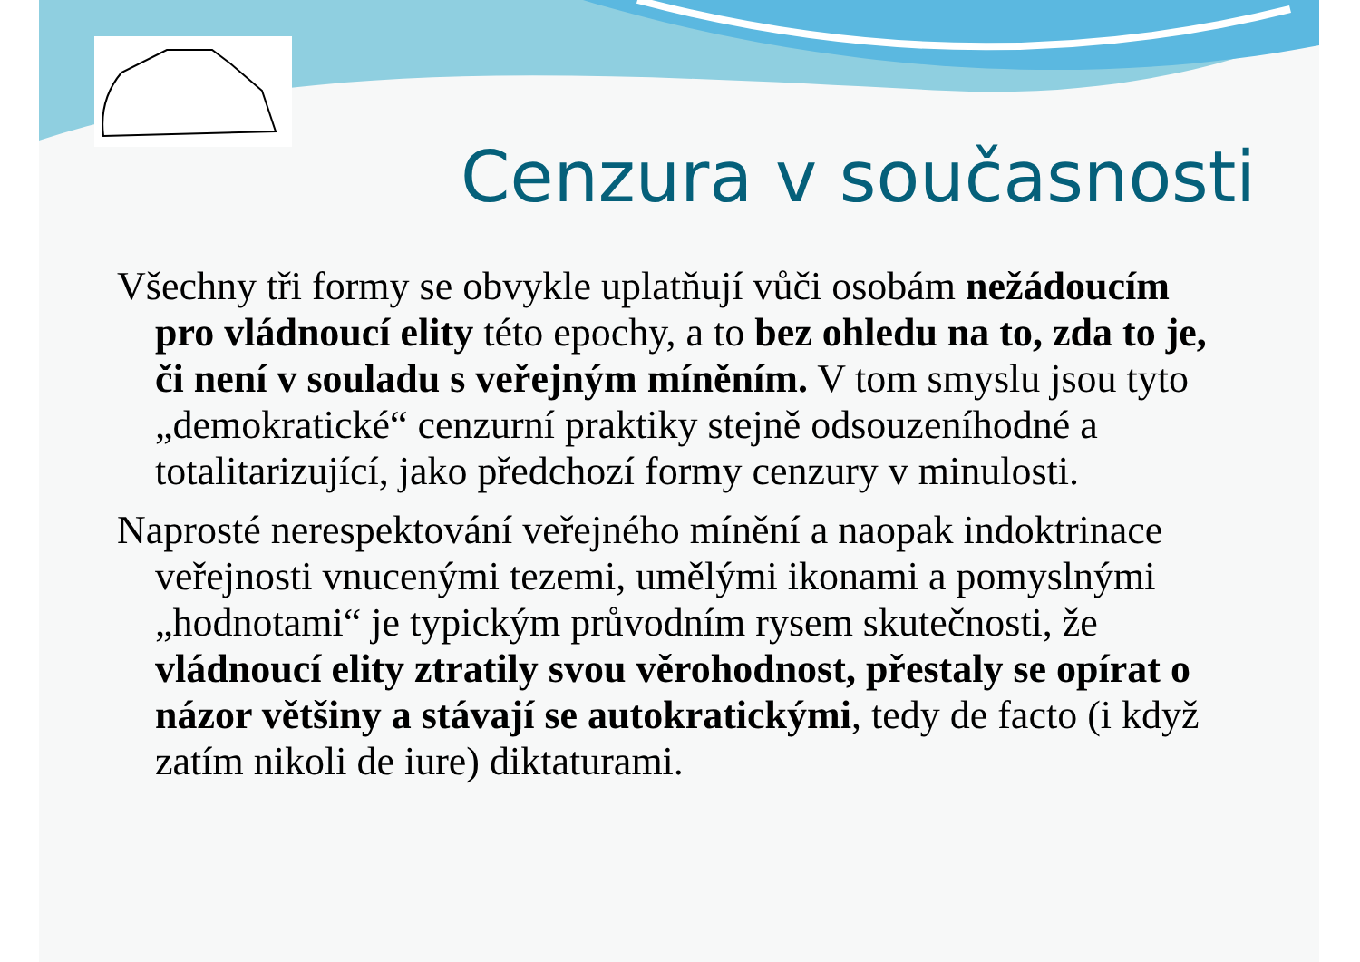Cenzura v současnosti
Všechny tři formy se obvykle uplatňují vůči osobám nežádoucím pro vládnoucí elity této epochy, a to bez ohledu na to, zda to je, či není v souladu s veřejným míněním. V tom smyslu jsou tyto „demokratické“ cenzurní praktiky stejně odsouzeníhodné a totalitarizující, jako předchozí formy cenzury v minulosti.
Naprosté nerespektování veřejného mínění a naopak indoktrinace veřejnosti vnucenými tezemi, umělými ikonami a pomyslnými „hodnotami“ je typickým průvodním rysem skutečnosti, že vládnoucí elity ztratily svou věrohodnost, přestaly se opírat o názor většiny a stávají se autokratickými, tedy de facto (i když zatím nikoli de iure) diktaturami.